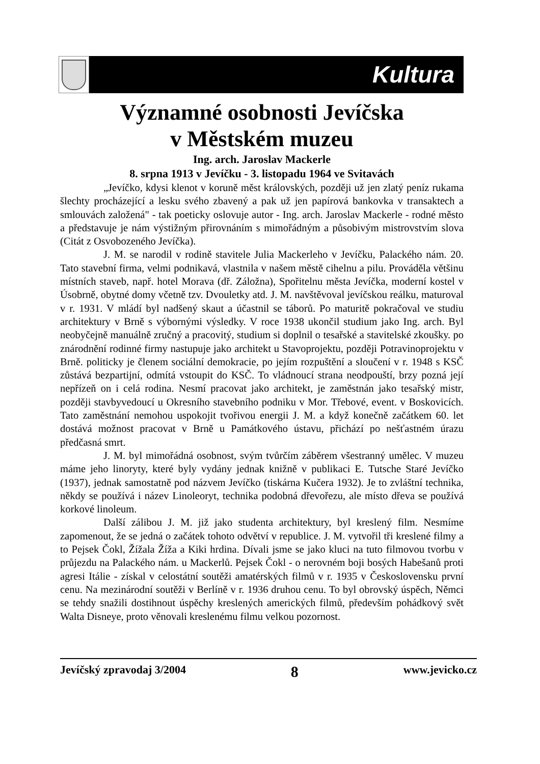Kultura
Významné osobnosti Jevíčska
v Městském muzeu
Ing. arch. Jaroslav Mackerle
8. srpna 1913 v Jevíčku - 3. listopadu 1964 ve Svitavách
„Jevíčko, kdysi klenot v koruně měst královských, později už jen zlatý peníz rukama šlechty procházející a lesku svého zbavený a pak už jen papírová bankovka v transaktech a smlouvách založená" - tak poeticky oslovuje autor - Ing. arch. Jaroslav Mackerle - rodné město a představuje je nám výstižným přirovnáním s mimořádným a působivým mistrovstvím slova (Citát z Osvobozeného Jevíčka).
J. M. se narodil v rodině stavitele Julia Mackerleho v Jevíčku, Palackého nám. 20. Tato stavební firma, velmi podnikavá, vlastnila v našem městě cihelnu a pilu. Prováděla většinu místních staveb, např. hotel Morava (dř. Záložna), Spořitelnu města Jevíčka, moderní kostel v Úsobrně, obytné domy včetně tzv. Dvouletky atd. J. M. navštěvoval jevíčskou reálku, maturoval v r. 1931. V mládí byl nadšený skaut a účastnil se táborů. Po maturitě pokračoval ve studiu architektury v Brně s výbornými výsledky. V roce 1938 ukončil studium jako Ing. arch. Byl neobyčejně manuálně zručný a pracovitý, studium si doplnil o tesařské a stavitelské zkoušky. po znárodnění rodinné firmy nastupuje jako architekt u Stavoprojektu, později Potravinoprojektu v Brně. politicky je členem sociální demokracie, po jejím rozpuštění a sloučení v r. 1948 s KSČ zůstává bezpartijní, odmítá vstoupit do KSČ. To vládnoucí strana neodpouští, brzy pozná její nepřízeň on i celá rodina. Nesmí pracovat jako architekt, je zaměstnán jako tesařský mistr, později stavbyvedoucí u Okresního stavebního podniku v Mor. Třebové, event. v Boskovicích. Tato zaměstnání nemohou uspokojit tvořivou energii J. M. a když konečně začátkem 60. let dostává možnost pracovat v Brně u Památkového ústavu, přichází po nešťastném úrazu předčasná smrt.
J. M. byl mimořádná osobnost, svým tvůrčím záběrem všestranný umělec. V muzeu máme jeho linoryty, které byly vydány jednak knižně v publikaci E. Tutsche Staré Jevíčko (1937), jednak samostatně pod názvem Jevíčko (tiskárna Kučera 1932). Je to zvláštní technika, někdy se používá i název Linoleoryt, technika podobná dřevořezu, ale místo dřeva se používá korkové linoleum.
Další zálibou J. M. již jako studenta architektury, byl kreslený film. Nesmíme zapomenout, že se jedná o začátek tohoto odvětví v republice. J. M. vytvořil tři kreslené filmy a to Pejsek Čokl, Žížala Žíža a Kiki hrdina. Dívali jsme se jako kluci na tuto filmovou tvorbu v průjezdu na Palackého nám. u Mackerlů. Pejsek Čokl - o nerovném boji bosých Habešanů proti agresi Itálie - získal v celostátní soutěži amatérských filmů v r. 1935 v Československu první cenu. Na mezinárodní soutěži v Berlíně v r. 1936 druhou cenu. To byl obrovský úspěch, Němci se tehdy snažili dostihnout úspěchy kreslených amerických filmů, především pohádkový svět Walta Disneye, proto věnovali kreslenému filmu velkou pozornost.
Jevíčský zpravodaj 3/2004 8 www.jevicko.cz